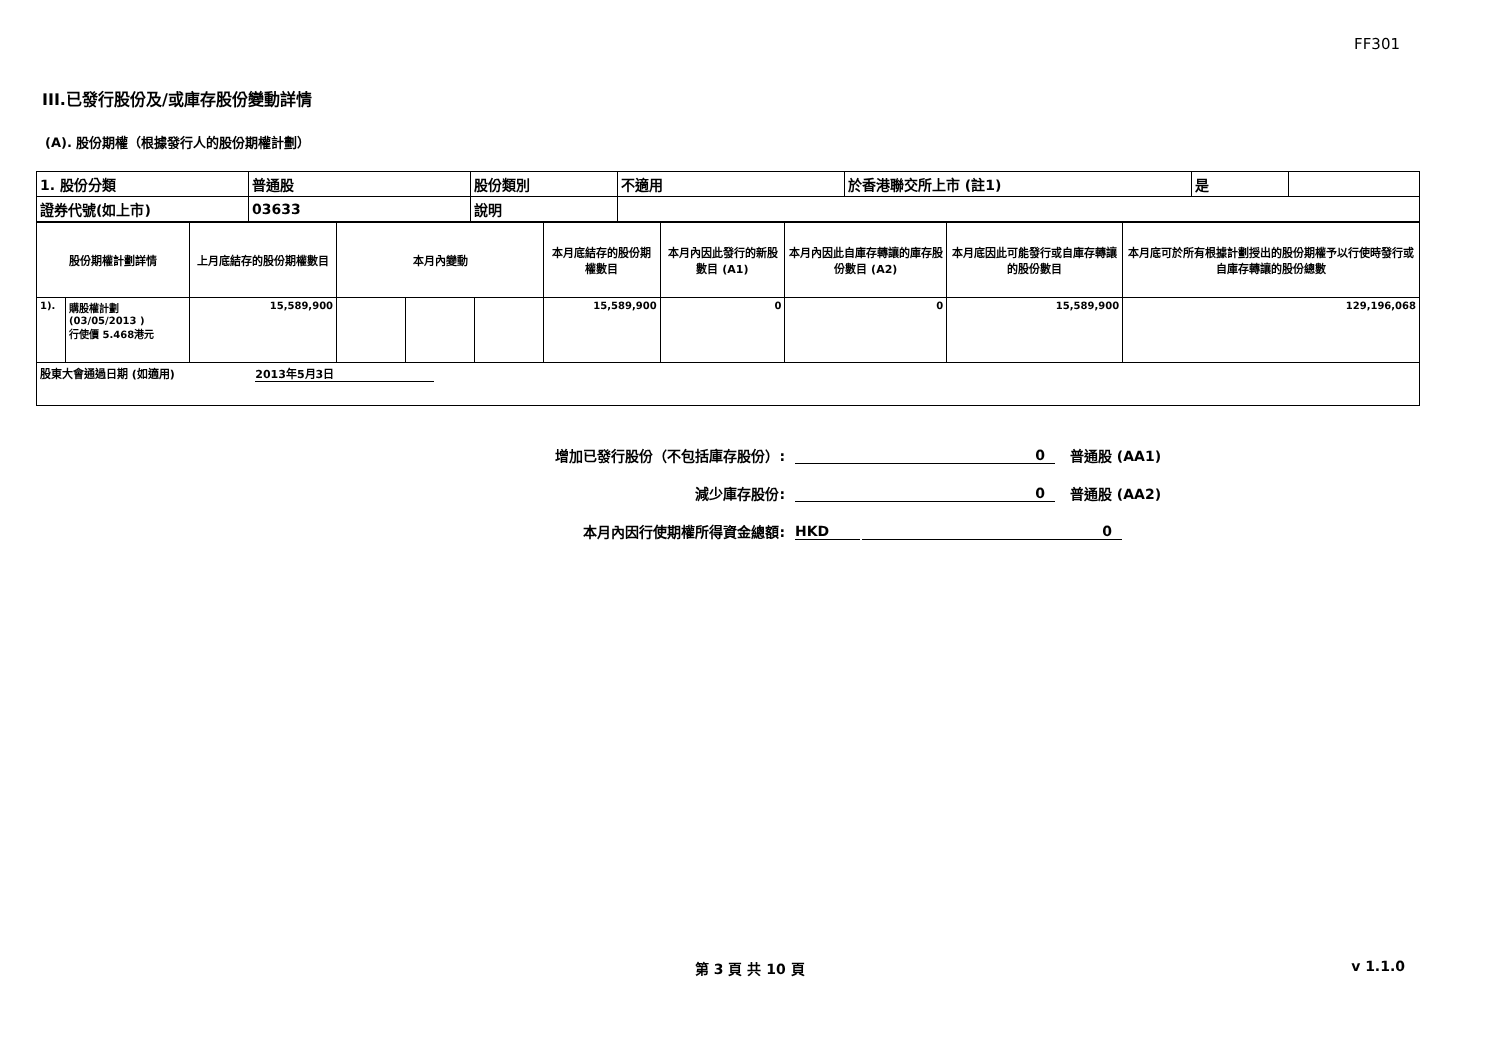FF301
III.已發行股份及/或庫存股份變動詳情
(A). 股份期權（根據發行人的股份期權計劃）
| 1. 股份分類 | 普通股 | 股份類別 | 不適用 | 於香港聯交所上市 (註1) | 是 | |
| 證券代號(如上市) | 03633 | 說明 | | | | |
| 股份期權計劃詳情 | | 上月底結存的股份期權數目 | 本月內變動 | | | 本月底結存的股份期權數目 | 本月內因此發行的新股數目 (A1) | 本月內因此自庫存轉讓的庫存股份數目 (A2) | 本月底因此可能發行或自庫存轉讓的股份數目 | 本月底可於所有根據計劃授出的股份期權予以行使時發行或自庫存轉讓的股份總數 |
| --- | --- | --- | --- | --- | --- | --- | --- | --- | --- | --- |
| 1). | 購股權計劃 (03/05/2013 ) 行使價 5.468港元 | 15,589,900 | | | | 15,589,900 | 0 | 0 | 15,589,900 | 129,196,068 |
| 股東大會通過日期 (如適用) 2013年5月3日 | | | | | | | | | | |
增加已發行股份（不包括庫存股份）: 0 普通股 (AA1)
減少庫存股份: 0 普通股 (AA2)
本月內因行使期權所得資金總額: HKD 0
第 3 頁 共 10 頁 v 1.1.0